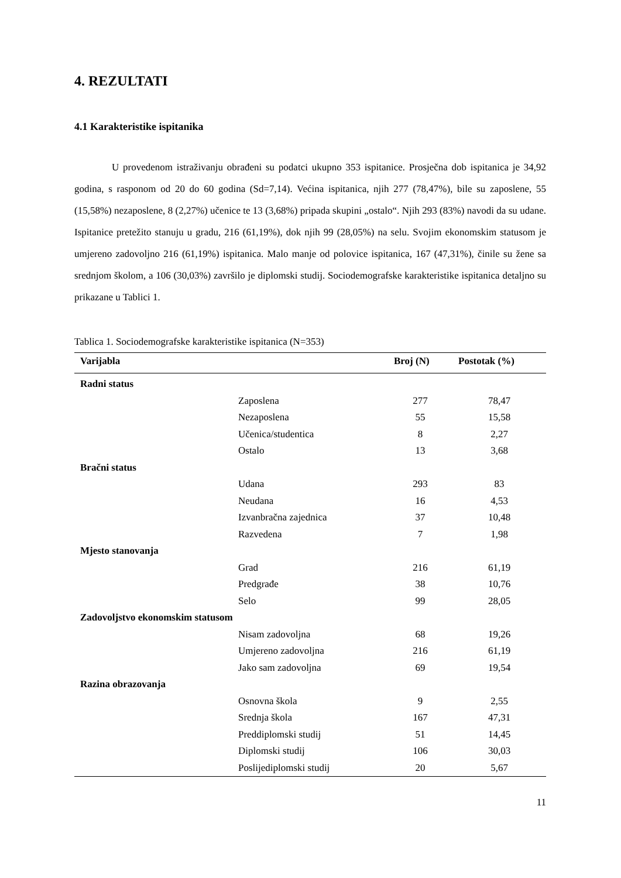4. REZULTATI
4.1 Karakteristike ispitanika
U provedenom istraživanju obrađeni su podatci ukupno 353 ispitanice. Prosječna dob ispitanica je 34,92 godina, s rasponom od 20 do 60 godina (Sd=7,14). Većina ispitanica, njih 277 (78,47%), bile su zaposlene, 55 (15,58%) nezaposlene, 8 (2,27%) učenice te 13 (3,68%) pripada skupini „ostalo“. Njih 293 (83%) navodi da su udane. Ispitanice pretežito stanuju u gradu, 216 (61,19%), dok njih 99 (28,05%) na selu. Svojim ekonomskim statusom je umjereno zadovoljno 216 (61,19%) ispitanica. Malo manje od polovice ispitanica, 167 (47,31%), činile su žene sa srednjom školom, a 106 (30,03%) završilo je diplomski studij. Sociodemografske karakteristike ispitanica detaljno su prikazane u Tablici 1.
Tablica 1. Sociodemografske karakteristike ispitanica (N=353)
| Varijabla | | Broj (N) | Postotak (%) |
| --- | --- | --- | --- |
| Radni status | | | |
| | Zaposlena | 277 | 78,47 |
| | Nezaposlena | 55 | 15,58 |
| | Učenica/studentica | 8 | 2,27 |
| | Ostalo | 13 | 3,68 |
| Bračni status | | | |
| | Udana | 293 | 83 |
| | Neudana | 16 | 4,53 |
| | Izvanbračna zajednica | 37 | 10,48 |
| | Razvedena | 7 | 1,98 |
| Mjesto stanovanja | | | |
| | Grad | 216 | 61,19 |
| | Predgrađe | 38 | 10,76 |
| | Selo | 99 | 28,05 |
| Zadovoljstvo ekonomskim statusom | | | |
| | Nisam zadovoljna | 68 | 19,26 |
| | Umjereno zadovoljna | 216 | 61,19 |
| | Jako sam zadovoljna | 69 | 19,54 |
| Razina obrazovanja | | | |
| | Osnovna škola | 9 | 2,55 |
| | Srednja škola | 167 | 47,31 |
| | Preddiplomski studij | 51 | 14,45 |
| | Diplomski studij | 106 | 30,03 |
| | Poslijediplomski studij | 20 | 5,67 |
11